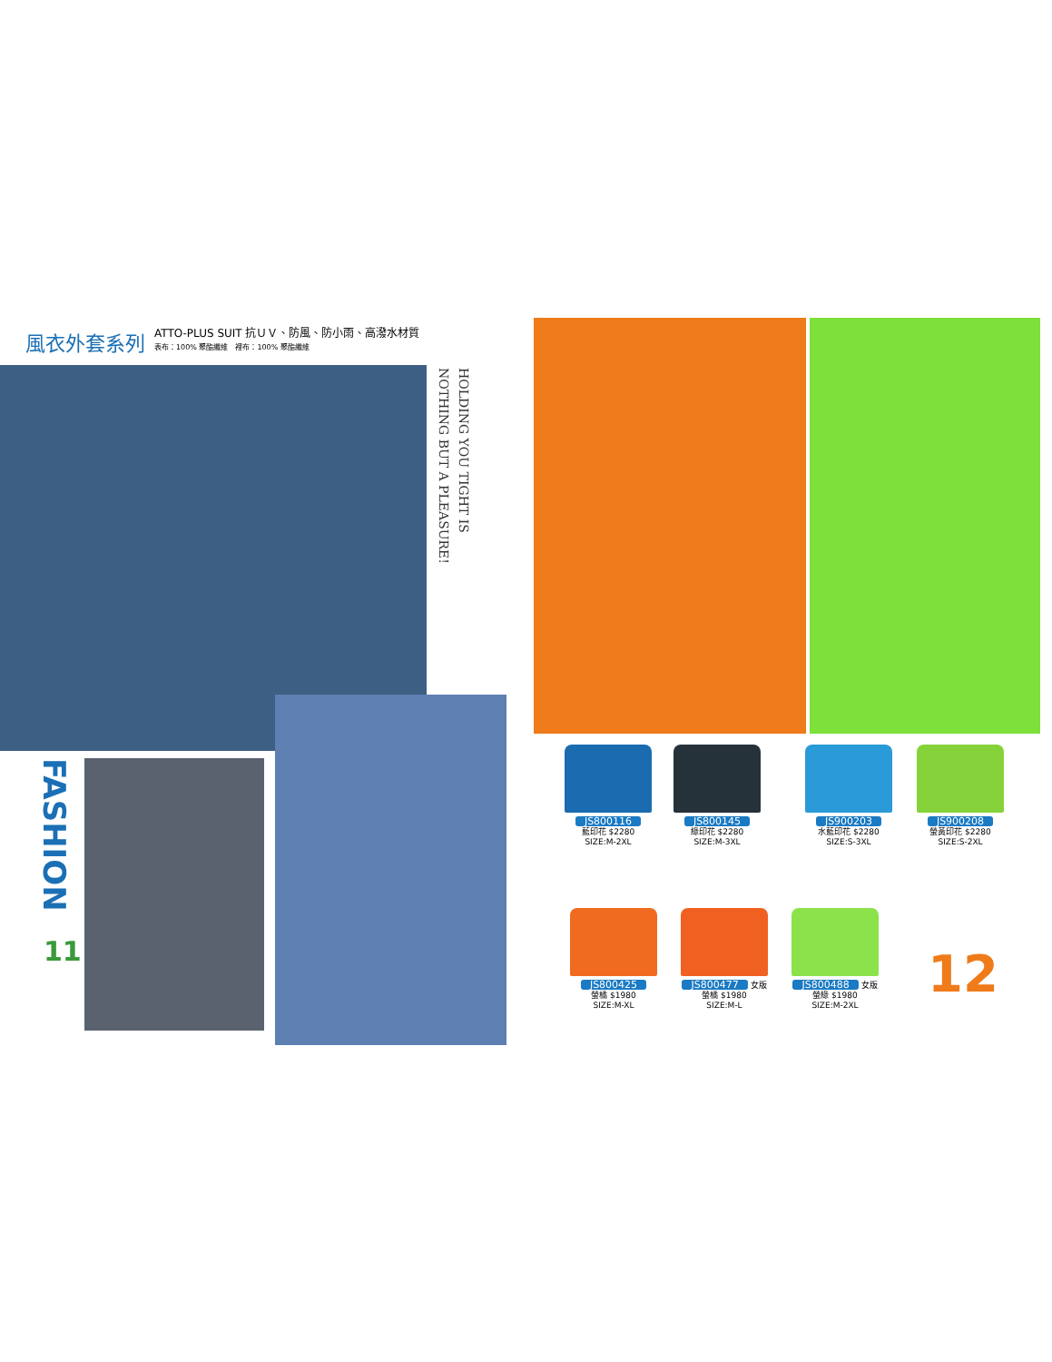風衣外套系列
ATTO-PLUS SUIT 抗ＵＶ、防風、防小雨、高潑水材質
表布：100% 聚酯纖維　裡布：100% 聚酯纖維
HOLDING YOU TIGHT IS
NOTHING BUT A PLEASURE!
FASHION
11
JS800116
藍印花 $2280
SIZE:M-2XL
JS800145
綠印花 $2280
SIZE:M-3XL
JS900203
水藍印花 $2280
SIZE:S-3XL
JS900208
螢黃印花 $2280
SIZE:S-2XL
JS800425
螢橘 $1980
SIZE:M-XL
JS800477 女版
螢橘 $1980
SIZE:M-L
JS800488 女版
螢綠 $1980
SIZE:M-2XL
12